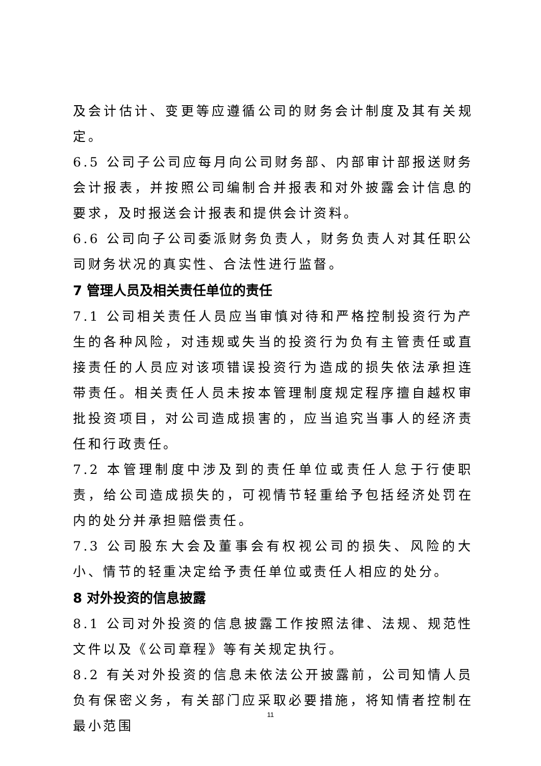及会计估计、变更等应遵循公司的财务会计制度及其有关规定。
6.5 公司子公司应每月向公司财务部、内部审计部报送财务会计报表，并按照公司编制合并报表和对外披露会计信息的要求，及时报送会计报表和提供会计资料。
6.6 公司向子公司委派财务负责人，财务负责人对其任职公司财务状况的真实性、合法性进行监督。
7 管理人员及相关责任单位的责任
7.1 公司相关责任人员应当审慎对待和严格控制投资行为产生的各种风险，对违规或失当的投资行为负有主管责任或直接责任的人员应对该项错误投资行为造成的损失依法承担连带责任。相关责任人员未按本管理制度规定程序擅自越权审批投资项目，对公司造成损害的，应当追究当事人的经济责任和行政责任。
7.2 本管理制度中涉及到的责任单位或责任人怠于行使职责，给公司造成损失的，可视情节轻重给予包括经济处罚在内的处分并承担赔偿责任。
7.3 公司股东大会及董事会有权视公司的损失、风险的大小、情节的轻重决定给予责任单位或责任人相应的处分。
8 对外投资的信息披露
8.1 公司对外投资的信息披露工作按照法律、法规、规范性文件以及《公司章程》等有关规定执行。
8.2 有关对外投资的信息未依法公开披露前，公司知情人员负有保密义务，有关部门应采取必要措施，将知情者控制在最小范围
11